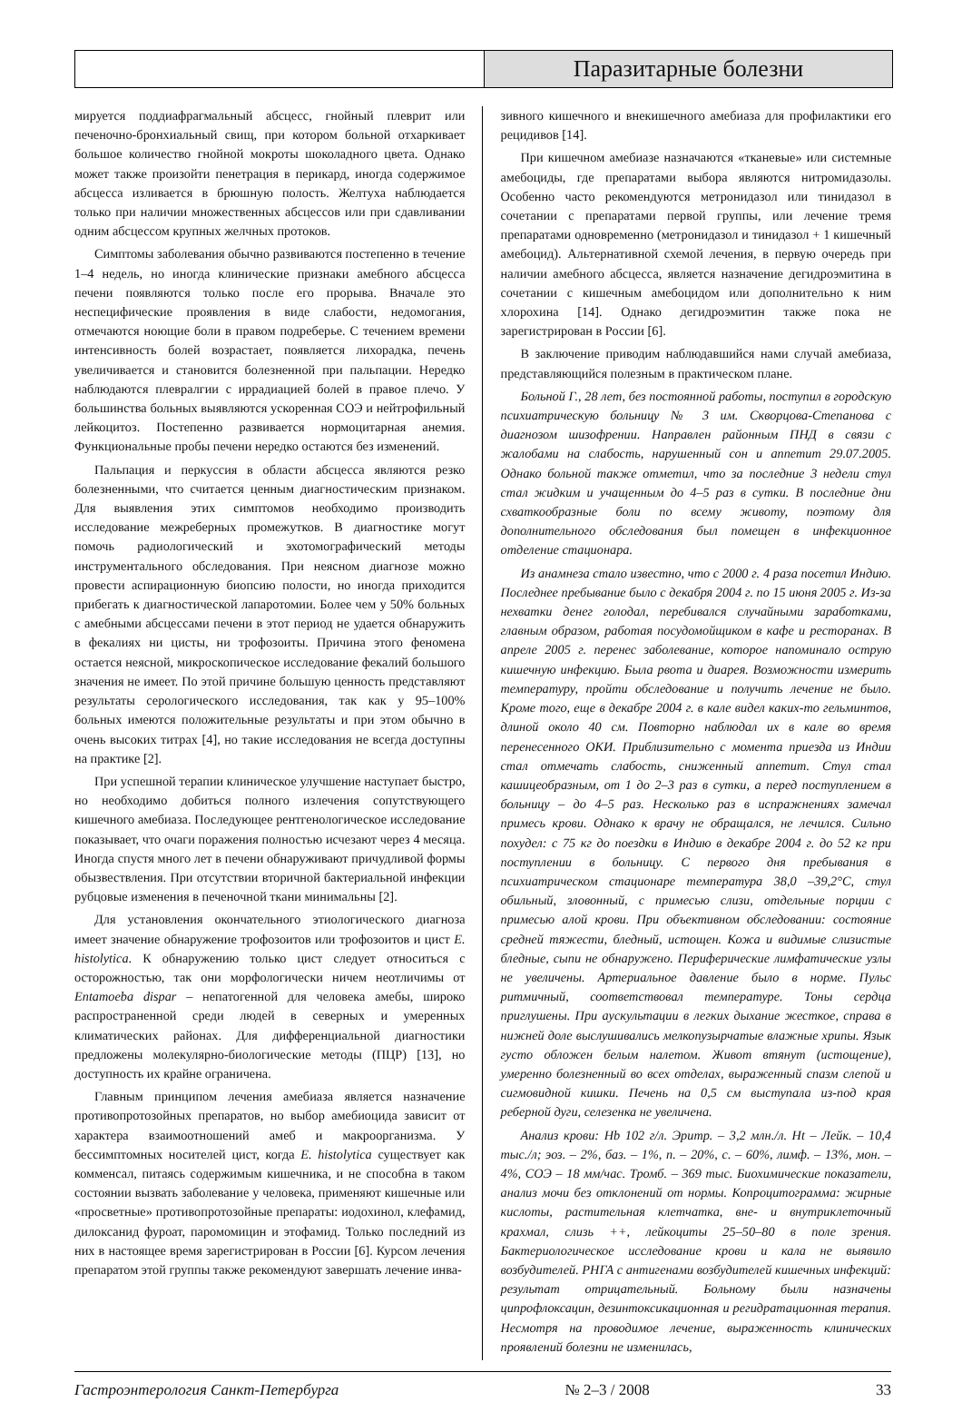Паразитарные болезни
мируется поддиафрагмальный абсцесс, гнойный плеврит или печеночно-бронхиальный свищ, при котором больной отхаркивает большое количество гнойной мокроты шоколадного цвета. Однако может также произойти пенетрация в перикард, иногда содержимое абсцесса изливается в брюшную полость. Желтуха наблюдается только при наличии множественных абсцессов или при сдавливании одним абсцессом крупных желчных протоков.
Симптомы заболевания обычно развиваются постепенно в течение 1–4 недель, но иногда клинические признаки амебного абсцесса печени появляются только после его прорыва. Вначале это неспецифические проявления в виде слабости, недомогания, отмечаются ноющие боли в правом подреберье. С течением времени интенсивность болей возрастает, появляется лихорадка, печень увеличивается и становится болезненной при пальпации. Нередко наблюдаются плевралгии с иррадиацией болей в правое плечо. У большинства больных выявляются ускоренная СОЭ и нейтрофильный лейкоцитоз. Постепенно развивается нормоцитарная анемия. Функциональные пробы печени нередко остаются без изменений.
Пальпация и перкуссия в области абсцесса являются резко болезненными, что считается ценным диагностическим признаком. Для выявления этих симптомов необходимо производить исследование межреберных промежутков. В диагностике могут помочь радиологический и эхотомографический методы инструментального обследования. При неясном диагнозе можно провести аспирационную биопсию полости, но иногда приходится прибегать к диагностической лапаротомии. Более чем у 50% больных с амебными абсцессами печени в этот период не удается обнаружить в фекалиях ни цисты, ни трофозоиты. Причина этого феномена остается неясной, микроскопическое исследование фекалий большого значения не имеет. По этой причине большую ценность представляют результаты серологического исследования, так как у 95–100% больных имеются положительные результаты и при этом обычно в очень высоких титрах [4], но такие исследования не всегда доступны на практике [2].
При успешной терапии клиническое улучшение наступает быстро, но необходимо добиться полного излечения сопутствующего кишечного амебиаза. Последующее рентгенологическое исследование показывает, что очаги поражения полностью исчезают через 4 месяца. Иногда спустя много лет в печени обнаруживают причудливой формы обызвествления. При отсутствии вторичной бактериальной инфекции рубцовые изменения в печеночной ткани минимальны [2].
Для установления окончательного этиологического диагноза имеет значение обнаружение трофозоитов или трофозоитов и цист E. histolytica. К обнаружению только цист следует относиться с осторожностью, так они морфологически ничем неотличимы от Entamoeba dispar – непатогенной для человека амебы, широко распространенной среди людей в северных и умеренных климатических районах. Для дифференциальной диагностики предложены молекулярно-биологические методы (ПЦР) [13], но доступность их крайне ограничена.
Главным принципом лечения амебиаза является назначение противопротозойных препаратов, но выбор амебиоцида зависит от характера взаимоотношений амеб и макроорганизма. У бессимптомных носителей цист, когда E. histolytica существует как комменсал, питаясь содержимым кишечника, и не способна в таком состоянии вызвать заболевание у человека, применяют кишечные или «просветные» противопротозойные препараты: иодохинол, клефамид, дилоксанид фуроат, паромомицин и этофамид. Только последний из них в настоящее время зарегистрирован в России [6]. Курсом лечения препаратом этой группы также рекомендуют завершать лечение инва-
зивного кишечного и внекишечного амебиаза для профилактики его рецидивов [14].
При кишечном амебиазе назначаются «тканевые» или системные амебоциды, где препаратами выбора являются нитромидазолы. Особенно часто рекомендуются метронидазол или тинидазол в сочетании с препаратами первой группы, или лечение тремя препаратами одновременно (метронидазол и тинидазол + 1 кишечный амебоцид). Альтернативной схемой лечения, в первую очередь при наличии амебного абсцесса, является назначение дегидроэмитина в сочетании с кишечным амебоцидом или дополнительно к ним хлорохина [14]. Однако дегидроэмитин также пока не зарегистрирован в России [6].
В заключение приводим наблюдавшийся нами случай амебиаза, представляющийся полезным в практическом плане.
Больной Г., 28 лет, без постоянной работы, поступил в городскую психиатрическую больницу № 3 им. Скворцова-Степанова с диагнозом шизофрении. Направлен районным ПНД в связи с жалобами на слабость, нарушенный сон и аппетит 29.07.2005. Однако больной также отметил, что за последние 3 недели стул стал жидким и учащенным до 4–5 раз в сутки. В последние дни схваткообразные боли по всему животу, поэтому для дополнительного обследования был помещен в инфекционное отделение стационара.
Из анамнеза стало известно, что с 2000 г. 4 раза посетил Индию. Последнее пребывание было с декабря 2004 г. по 15 июня 2005 г. Из-за нехватки денег голодал, перебивался случайными заработками, главным образом, работая посудомойщиком в кафе и ресторанах. В апреле 2005 г. перенес заболевание, которое напоминало острую кишечную инфекцию. Была рвота и диарея. Возможности измерить температуру, пройти обследование и получить лечение не было. Кроме того, еще в декабре 2004 г. в кале видел каких-то гельминтов, длиной около 40 см. Повторно наблюдал их в кале во время перенесенного ОКИ. Приблизительно с момента приезда из Индии стал отмечать слабость, сниженный аппетит. Стул стал кашицеобразным, от 1 до 2–3 раз в сутки, а перед поступлением в больницу – до 4–5 раз. Несколько раз в испражнениях замечал примесь крови. Однако к врачу не обращался, не лечился. Сильно похудел: с 75 кг до поездки в Индию в декабре 2004 г. до 52 кг при поступлении в больницу. С первого дня пребывания в психиатрическом стационаре температура 38,0 –39,2°С, стул обильный, зловонный, с примесью слизи, отдельные порции с примесью алой крови. При объективном обследовании: состояние средней тяжести, бледный, истощен. Кожа и видимые слизистые бледные, сыпи не обнаружено. Периферические лимфатические узлы не увеличены. Артериальное давление было в норме. Пульс ритмичный, соответствовал температуре. Тоны сердца приглушены. При аускультации в легких дыхание жесткое, справа в нижней доле выслушивались мелкопузырчатые влажные хрипы. Язык густо обложен белым налетом. Живот втянут (истощение), умеренно болезненный во всех отделах, выраженный спазм слепой и сигмовидной кишки. Печень на 0,5 см выступала из-под края реберной дуги, селезенка не увеличена.
Анализ крови: Hb 102 г/л. Эритр. – 3,2 млн./л. Ht – Лейк. – 10,4 тыс./л; эоз. – 2%, баз. – 1%, п. – 20%, с. – 60%, лимф. – 13%, мон. – 4%, СОЭ – 18 мм/час. Тромб. – 369 тыс. Биохимические показатели, анализ мочи без отклонений от нормы. Копроцитограмма: жирные кислоты, растительная клетчатка, вне- и внутриклеточный крахмал, слизь ++, лейкоциты 25–50–80 в поле зрения. Бактериологическое исследование крови и кала не выявило возбудителей. РНГА с антигенами возбудителей кишечных инфекций: результат отрицательный. Больному были назначены ципрофлоксацин, дезинтоксикационная и регидратационная терапия. Несмотря на проводимое лечение, выраженность клинических проявлений болезни не изменилась,
Гастроэнтерология Санкт-Петербурга № 2–3 / 2008 33